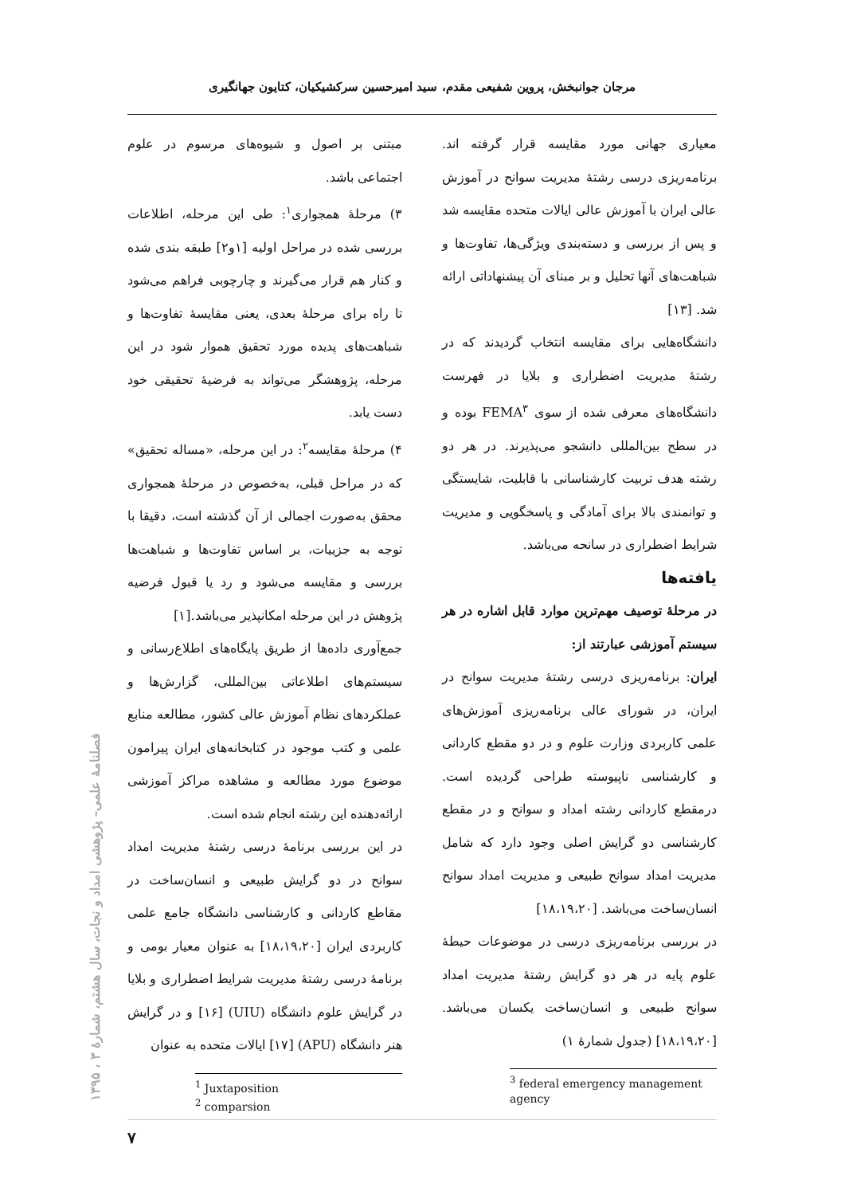مرجان جوانبخش، پروین شفیعی مقدم، سید امیرحسین سرکشیکیان، کتایون جهانگیری
مبتنی بر اصول و شیوه‌های مرسوم در علوم اجتماعی باشد.
۳) مرحلهٔ همجواری<sup>۱</sup>: طی این مرحله، اطلاعات بررسی شده در مراحل اولیه [۱و۲] طبقه بندی شده و کنار هم قرار می‌گیرند و چارچوبی فراهم می‌شود تا راه برای مرحلهٔ بعدی، یعنی مقایسهٔ تفاوت‌ها و شباهت‌های پدیده مورد تحقیق هموار شود در این مرحله، پژوهشگر می‌تواند به فرضیهٔ تحقیقی خود دست یابد.
۴) مرحلهٔ مقایسه<sup>۲</sup>: در این مرحله، «مساله تحقیق» که در مراحل قبلی، به‌خصوص در مرحلهٔ همجواری محقق به‌صورت اجمالی از آن گذشته است، دقیقا با توجه به جزییات، بر اساس تفاوت‌ها و شباهت‌ها بررسی و مقایسه می‌شود و رد یا قبول فرضیه پژوهش در این مرحله امکانپذیر می‌باشد.[۱]
جمع‌آوری داده‌ها از طریق پایگاه‌های اطلاع‌رسانی و سیستم‌های اطلاعاتی بین‌المللی، گزارش‌ها و عملکردهای نظام آموزش عالی کشور، مطالعه منابع علمی و کتب موجود در کتابخانه‌های ایران پیرامون موضوع مورد مطالعه و مشاهده مراکز آموزشی ارائه‌دهنده این رشته انجام شده است.
در این بررسی برنامهٔ درسی رشتهٔ مدیریت امداد سوانح در دو گرایش طبیعی و انسان‌ساخت در مقاطع کاردانی و کارشناسی دانشگاه جامع علمی کاربردی ایران [۱۸،۱۹،۲۰] به عنوان معیار بومی و برنامهٔ درسی رشتهٔ مدیریت شرایط اضطراری و بلایا در گرایش علوم دانشگاه (UIU) [۱۶] و در گرایش هنر دانشگاه (APU) [۱۷] ایالات متحده به عنوان
<sup>1</sup> Juxtaposition
<sup>2</sup> comparsion
معیاری جهانی مورد مقایسه قرار گرفته اند. برنامه‌ریزی درسی رشتهٔ مدیریت سوانح در آموزش عالی ایران با آموزش عالی ایالات متحده مقایسه شد و پس از بررسی و دسته‌بندی ویژگی‌ها، تفاوت‌ها و شباهت‌های آنها تحلیل و بر مبنای آن پیشنهاداتی ارائه شد. [۱۳]
دانشگاه‌هایی برای مقایسه انتخاب گردیدند که در رشتهٔ مدیریت اضطراری و بلایا در فهرست دانشگاه‌های معرفی شده از سوی FEMA<sup>۳</sup> بوده و در سطح بین‌المللی دانشجو می‌پذیرند. در هر دو رشته هدف تربیت کارشناسانی با قابلیت، شایستگی و توانمندی بالا برای آمادگی و پاسخگویی و مدیریت شرایط اضطراری در سانحه می‌باشد.
یافته‌ها
در مرحلهٔ توصیف مهم‌ترین موارد قابل اشاره در هر سیستم آموزشی عبارتند از:
ایران: برنامه‌ریزی درسی رشتهٔ مدیریت سوانح در ایران، در شورای عالی برنامه‌ریزی آموزش‌های علمی کاربردی وزارت علوم و در دو مقطع کاردانی و کارشناسی ناپیوسته طراحی گردیده است. درمقطع کاردانی رشته امداد و سوانح و در مقطع کارشناسی دو گرایش اصلی وجود دارد که شامل مدیریت امداد سوانح طبیعی و مدیریت امداد سوانح انسان‌ساخت می‌باشد. [۱۸،۱۹،۲۰]
در بررسی برنامه‌ریزی درسی در موضوعات حیطهٔ علوم پایه در هر دو گرایش رشتهٔ مدیریت امداد سوانح طبیعی و انسان‌ساخت یکسان می‌باشد. [۱۸،۱۹،۲۰] (جدول شمارهٔ ۱)
<sup>3</sup> federal emergency management agency
فصلنامهٔ علمی– پژوهشی امداد و نجات، سال هشتم، شمارهٔ ۳ ، ۱۳۹۵
۷